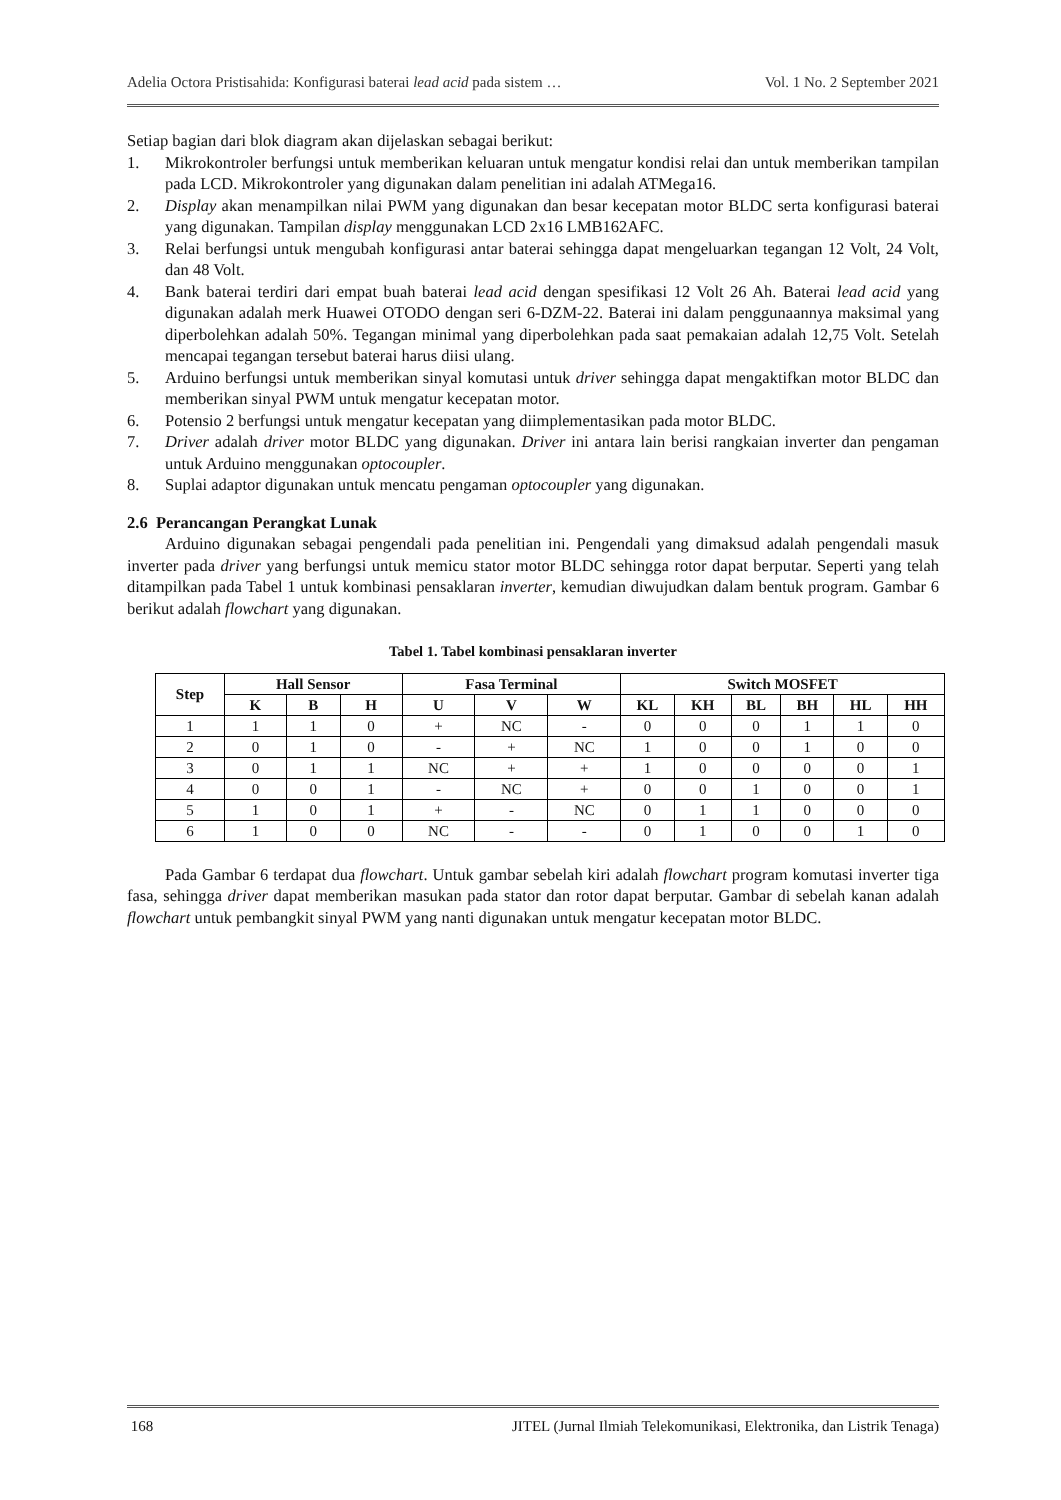Adelia Octora Pristisahida: Konfigurasi baterai lead acid pada sistem … Vol. 1 No. 2 September 2021
Setiap bagian dari blok diagram akan dijelaskan sebagai berikut:
1. Mikrokontroler berfungsi untuk memberikan keluaran untuk mengatur kondisi relai dan untuk memberikan tampilan pada LCD. Mikrokontroler yang digunakan dalam penelitian ini adalah ATMega16.
2. Display akan menampilkan nilai PWM yang digunakan dan besar kecepatan motor BLDC serta konfigurasi baterai yang digunakan. Tampilan display menggunakan LCD 2x16 LMB162AFC.
3. Relai berfungsi untuk mengubah konfigurasi antar baterai sehingga dapat mengeluarkan tegangan 12 Volt, 24 Volt, dan 48 Volt.
4. Bank baterai terdiri dari empat buah baterai lead acid dengan spesifikasi 12 Volt 26 Ah. Baterai lead acid yang digunakan adalah merk Huawei OTODO dengan seri 6-DZM-22. Baterai ini dalam penggunaannya maksimal yang diperbolehkan adalah 50%. Tegangan minimal yang diperbolehkan pada saat pemakaian adalah 12,75 Volt. Setelah mencapai tegangan tersebut baterai harus diisi ulang.
5. Arduino berfungsi untuk memberikan sinyal komutasi untuk driver sehingga dapat mengaktifkan motor BLDC dan memberikan sinyal PWM untuk mengatur kecepatan motor.
6. Potensio 2 berfungsi untuk mengatur kecepatan yang diimplementasikan pada motor BLDC.
7. Driver adalah driver motor BLDC yang digunakan. Driver ini antara lain berisi rangkaian inverter dan pengaman untuk Arduino menggunakan optocoupler.
8. Suplai adaptor digunakan untuk mencatu pengaman optocoupler yang digunakan.
2.6 Perancangan Perangkat Lunak
Arduino digunakan sebagai pengendali pada penelitian ini. Pengendali yang dimaksud adalah pengendali masuk inverter pada driver yang berfungsi untuk memicu stator motor BLDC sehingga rotor dapat berputar. Seperti yang telah ditampilkan pada Tabel 1 untuk kombinasi pensaklaran inverter, kemudian diwujudkan dalam bentuk program. Gambar 6 berikut adalah flowchart yang digunakan.
Tabel 1. Tabel kombinasi pensaklaran inverter
| Step | Hall Sensor | | | Fasa Terminal | | | Switch MOSFET | | | | | |
| --- | --- | --- | --- | --- | --- | --- | --- | --- | --- | --- | --- | --- |
| | K | B | H | U | V | W | KL | KH | BL | BH | HL | HH |
| 1 | 1 | 1 | 0 | + | NC | - | 0 | 0 | 0 | 1 | 1 | 0 |
| 2 | 0 | 1 | 0 | - | + | NC | 1 | 0 | 0 | 1 | 0 | 0 |
| 3 | 0 | 1 | 1 | NC | + | + | 1 | 0 | 0 | 0 | 0 | 1 |
| 4 | 0 | 0 | 1 | - | NC | + | 0 | 0 | 1 | 0 | 0 | 1 |
| 5 | 1 | 0 | 1 | + | - | NC | 0 | 1 | 1 | 0 | 0 | 0 |
| 6 | 1 | 0 | 0 | NC | - | - | 0 | 1 | 0 | 0 | 1 | 0 |
Pada Gambar 6 terdapat dua flowchart. Untuk gambar sebelah kiri adalah flowchart program komutasi inverter tiga fasa, sehingga driver dapat memberikan masukan pada stator dan rotor dapat berputar. Gambar di sebelah kanan adalah flowchart untuk pembangkit sinyal PWM yang nanti digunakan untuk mengatur kecepatan motor BLDC.
168 JITEL (Jurnal Ilmiah Telekomunikasi, Elektronika, dan Listrik Tenaga)